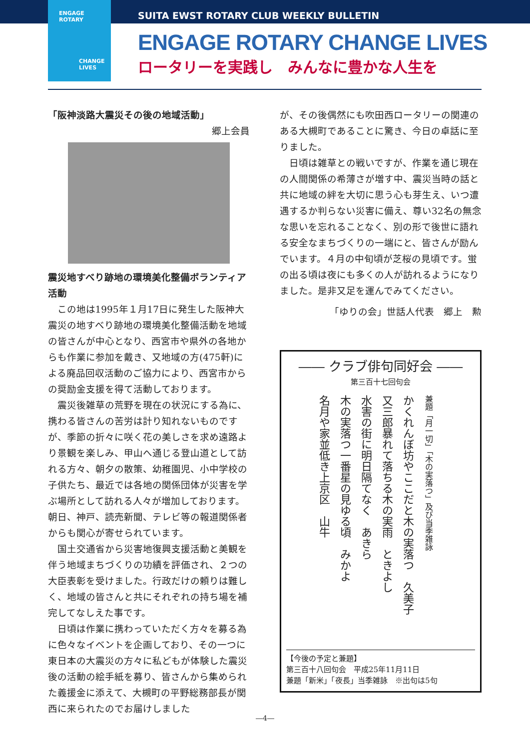ENGAGE
ROTARY
CHANGE
LIVES
SUITA EWST ROTARY CLUB WEEKLY BULLETIN
ENGAGE ROTARY CHANGE LIVES
ロータリーを実践し　みんなに豊かな人生を
「阪神淡路大震災その後の地域活動」
郷上会員
震災地すべり跡地の環境美化整備ボランティア活動
この地は1995年１月17日に発生した阪神大震災の地すべり跡地の環境美化整備活動を地域の皆さんが中心となり、西宮市や県外の各地からも作業に参加を戴き、又地域の方(475軒)による廃品回収活動のご協力により、西宮市からの奨励金支援を得て活動しております。
震災後雑草の荒野を現在の状況にする為に、携わる皆さんの苦労は計り知れないものですが、季節の折々に咲く花の美しさを求め遠路より景観を楽しみ、甲山へ通じる登山道として訪れる方々、朝夕の散策、幼稚園児、小中学校の子供たち、最近では各地の関係団体が災害を学ぶ場所として訪れる人々が増加しております。朝日、神戸、読売新聞、テレビ等の報道関係者からも関心が寄せられています。
国土交通省から災害地復興支援活動と美観を伴う地域まちづくりの功績を評価され、２つの大臣表彰を受けました。行政だけの頼りは難しく、地域の皆さんと共にそれぞれの持ち場を補完してなしえた事です。
日頃は作業に携わっていただく方々を募る為に色々なイベントを企画しており、その一つに東日本の大震災の方々に私どもが体験した震災後の活動の絵手紙を募り、皆さんから集められた義援金に添えて、大槻町の平野総務部長が関西に来られたのでお届けしました
が、その後偶然にも吹田西ロータリーの関連のある大槻町であることに驚き、今日の卓話に至りました。
日頃は雑草との戦いですが、作業を通じ現在の人間関係の希薄さが増す中、震災当時の話と共に地域の絆を大切に思う心も芽生え、いつ遭遇するか判らない災害に備え、尊い32名の無念な思いを忘れることなく、別の形で後世に語れる安全なまちづくりの一端にと、皆さんが励んでいます。４月の中旬頃が芝桜の見頃です。蛍の出る頃は夜にも多くの人が訪れるようになりました。是非又足を運んでみてください。
「ゆりの会」世話人代表　郷上　勲
―― クラブ俳句同好会 ――
第三百十七回句会
兼題「月一切」「木の実落つ」及び当季雑詠
かくれんぼ坊やここだと木の実落つ　久美子
又三郎暴れて落ちる木の実雨　ときよし
水害の街に明日隔てなく　あきら
木の実落つ一番星の見ゆる頃　みかよ
名月や家並低き上京区　山牛
【今後の予定と兼題】
第三百十八回句会　平成25年11月11日
兼題「新米」「夜長」当季雑詠　※出句は5句
―4―